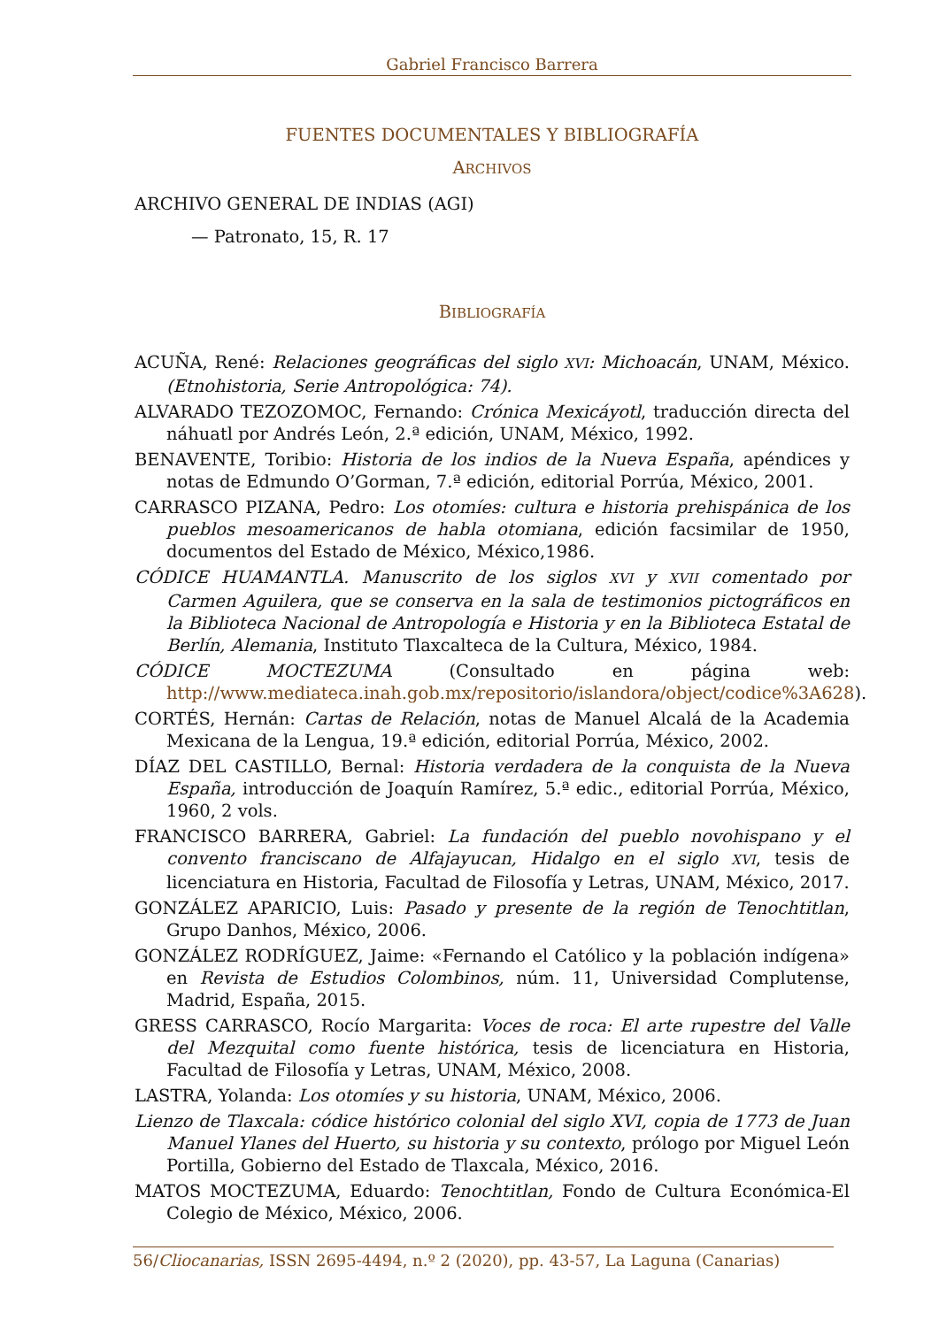Gabriel Francisco Barrera
FUENTES DOCUMENTALES Y BIBLIOGRAFÍA
ARCHIVOS
ARCHIVO GENERAL DE INDIAS (AGI)
— Patronato, 15, R. 17
BIBLIOGRAFÍA
ACUÑA, René: Relaciones geográficas del siglo XVI: Michoacán, UNAM, México. (Etnohistoria, Serie Antropológica: 74).
ALVARADO TEZOZOMOC, Fernando: Crónica Mexicáyotl, traducción directa del náhuatl por Andrés León, 2.ª edición, UNAM, México, 1992.
BENAVENTE, Toribio: Historia de los indios de la Nueva España, apéndices y notas de Edmundo O’Gorman, 7.ª edición, editorial Porrúa, México, 2001.
CARRASCO PIZANA, Pedro: Los otomíes: cultura e historia prehispánica de los pueblos mesoamericanos de habla otomiana, edición facsimilar de 1950, documentos del Estado de México, México,1986.
CÓDICE HUAMANTLA. Manuscrito de los siglos XVI y XVII comentado por Carmen Aguilera, que se conserva en la sala de testimonios pictográficos en la Biblioteca Nacional de Antropología e Historia y en la Biblioteca Estatal de Berlín, Alemania, Instituto Tlaxcalteca de la Cultura, México, 1984.
CÓDICE MOCTEZUMA (Consultado en página web: http://www.mediateca.inah.gob.mx/repositorio/islandora/object/codice%3A628).
CORTÉS, Hernán: Cartas de Relación, notas de Manuel Alcalá de la Academia Mexicana de la Lengua, 19.ª edición, editorial Porrúa, México, 2002.
DÍAZ DEL CASTILLO, Bernal: Historia verdadera de la conquista de la Nueva España, introducción de Joaquín Ramírez, 5.ª edic., editorial Porrúa, México, 1960, 2 vols.
FRANCISCO BARRERA, Gabriel: La fundación del pueblo novohispano y el convento franciscano de Alfajayucan, Hidalgo en el siglo XVI, tesis de licenciatura en Historia, Facultad de Filosofía y Letras, UNAM, México, 2017.
GONZÁLEZ APARICIO, Luis: Pasado y presente de la región de Tenochtitlan, Grupo Danhos, México, 2006.
GONZÁLEZ RODRÍGUEZ, Jaime: «Fernando el Católico y la población indígena» en Revista de Estudios Colombinos, núm. 11, Universidad Complutense, Madrid, España, 2015.
GRESS CARRASCO, Rocío Margarita: Voces de roca: El arte rupestre del Valle del Mezquital como fuente histórica, tesis de licenciatura en Historia, Facultad de Filosofía y Letras, UNAM, México, 2008.
LASTRA, Yolanda: Los otomíes y su historia, UNAM, México, 2006.
Lienzo de Tlaxcala: códice histórico colonial del siglo XVI, copia de 1773 de Juan Manuel Ylanes del Huerto, su historia y su contexto, prólogo por Miguel León Portilla, Gobierno del Estado de Tlaxcala, México, 2016.
MATOS MOCTEZUMA, Eduardo: Tenochtitlan, Fondo de Cultura Económica-El Colegio de México, México, 2006.
56/Cliocanarias, ISSN 2695-4494, n.º 2 (2020), pp. 43-57, La Laguna (Canarias)